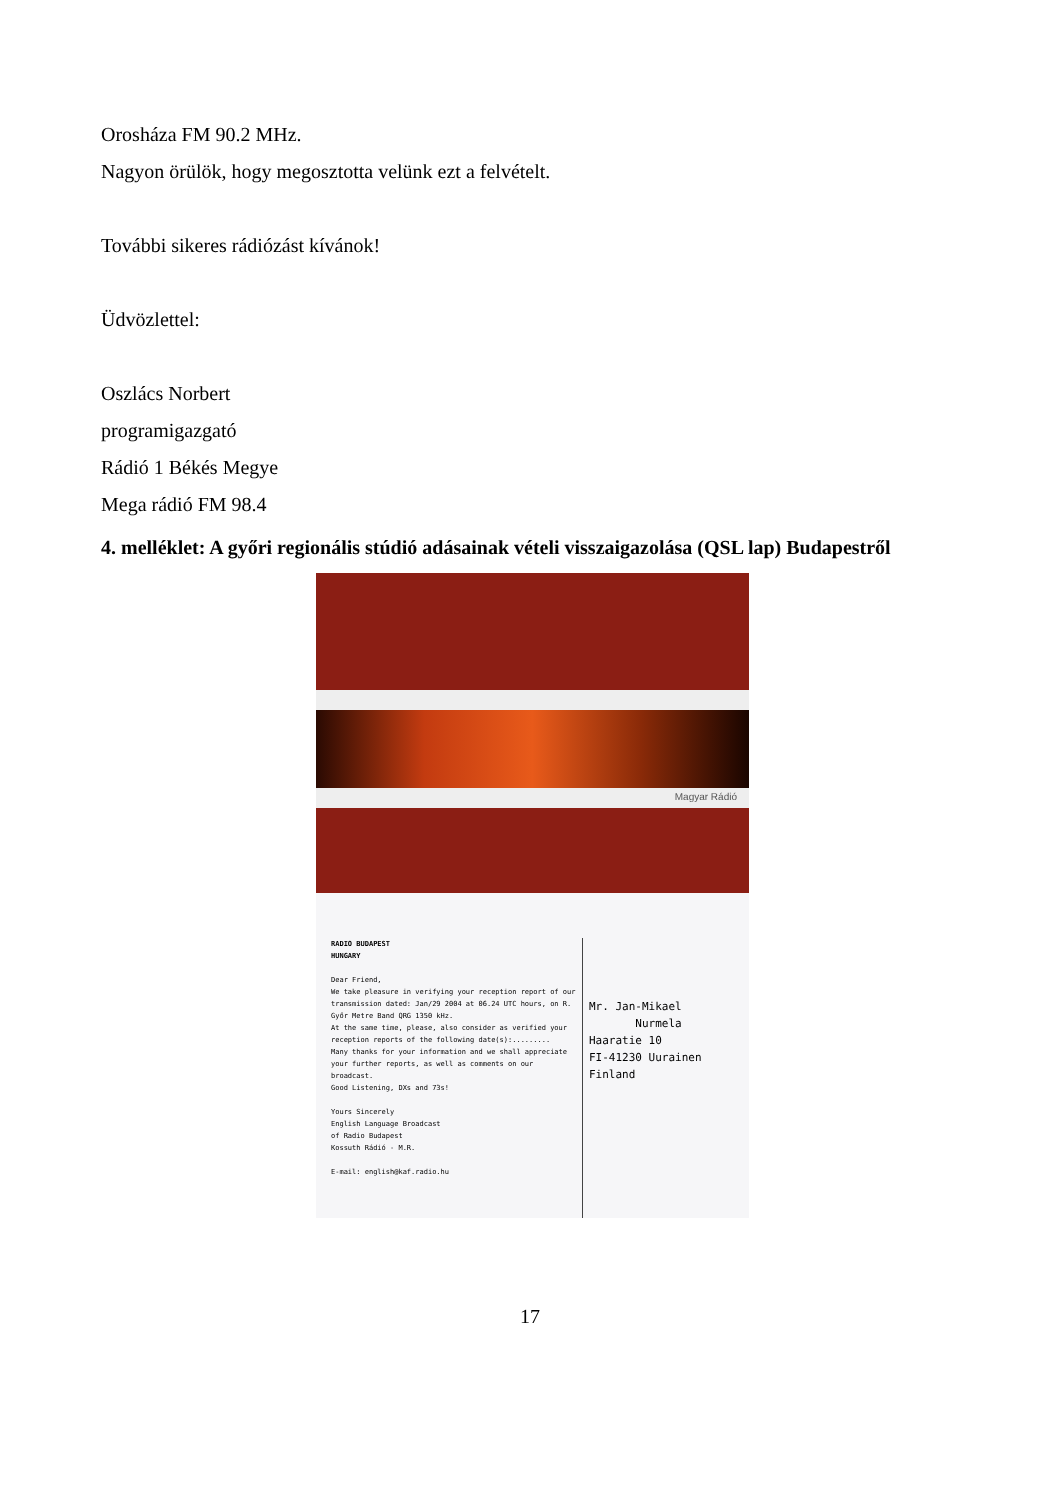Orosháza FM 90.2 MHz.
Nagyon örülök, hogy megosztotta velünk ezt a felvételt.
További sikeres rádiózást kívánok!
Üdvözlettel:
Oszlács Norbert
programigazgató
Rádió 1 Békés Megye
Mega rádió FM 98.4
4. melléklet: A győri regionális stúdió adásainak vételi visszaigazolása (QSL lap) Budapestről
Magyar Rádió
RADIO BUDAPEST
HUNGARY
Dear Friend,
We take pleasure in verifying your reception report of our transmission dated: Jan/29 2004 at 06.24 UTC hours, on R. Győr Metre Band QRG 1350 kHz.
At the same time, please, also consider as verified your reception reports of the following date(s):.........
Many thanks for your information and we shall appreciate your further reports, as well as comments on our broadcast.
Good Listening, DXs and 73s!
Yours Sincerely
English Language Broadcast
of Radio Budapest
Kossuth Rádió - M.R.
E-mail: english@kaf.radio.hu
Mr. Jan-Mikael
Nurmela
Haaratie 10
FI-41230 Uurainen
Finland
17